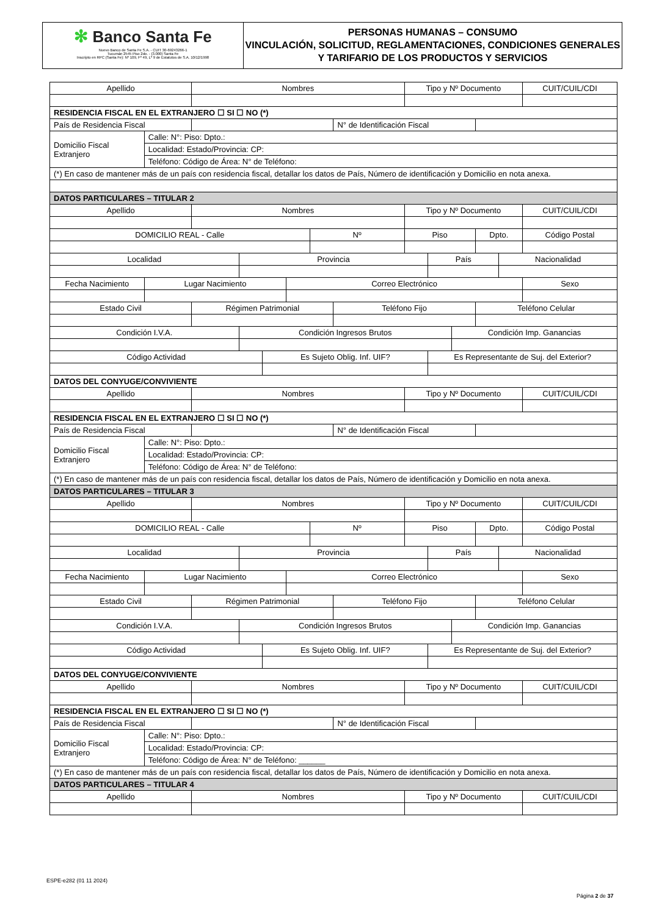✻ Banco Santa Fe
Nuevo Banco de Santa Fe S.A. - CUIT 30-69243266-1
Tucumán 2545 Piso 2do. - (3.000) Santa Fe
Inscripto en RPC (Santa Fe): Nº 109, Fº 49, Lº 9 de Estatutos de S.A. 10/12/1998
PERSONAS HUMANAS – CONSUMO
VINCULACIÓN, SOLICITUD, REGLAMENTACIONES, CONDICIONES GENERALES Y TARIFARIO DE LOS PRODUCTOS Y SERVICIOS
| Apellido | | Nombres | | | | | | Tipo y Nº Documento | | | | | CUIT/CUIL/CDI |
| RESIDENCIA FISCAL EN EL EXTRANJERO ☐ SI ☐ NO (*) | | | | | | | | | | | | | |
| País de Residencia Fiscal | | | | | | | N° de Identificación Fiscal | | | | | | |
| Domicilio Fiscal Extranjero | Calle: N°: Piso: Dpto.: | | | | | | | | | | | | |
| | Localidad: Estado/Provincia: CP: | | | | | | | | | | | | |
| | Teléfono: Código de Área: N° de Teléfono: | | | | | | | | | | | | |
| (*) En caso de mantener más de un país con residencia fiscal, detallar los datos de País, Número de identificación y Domicilio en nota anexa. | | | | | | | | | | | | | |
| DATOS PARTICULARES – TITULAR 2 | | | | | | | | | | | | | |
| Apellido | | Nombres | | | | | | Tipo y Nº Documento | | | | | CUIT/CUIL/CDI |
| DOMICILIO REAL - Calle | | | | | | Nº | | Piso | | | Dpto. | | Código Postal |
| Localidad | | | Provincia | | | | | | País | | | Nacionalidad | |
| Fecha Nacimiento | Lugar Nacimiento | | | | Correo Electrónico | | | | | | | | Sexo |
| Estado Civil | | Régimen Patrimonial | | | | | Teléfono Fijo | | | | Teléfono Celular | | |
| Condición I.V.A. | | | Condición Ingresos Brutos | | | | | | | Condición Imp. Ganancias | | | |
| Código Actividad | | | | Es Sujeto Oblig. Inf. UIF? | | | | | Es Representante de Suj. del Exterior? | | | | |
| DATOS DEL CONYUGE/CONVIVIENTE | | | | | | | | | | | | | |
| Apellido | | Nombres | | | | | | Tipo y Nº Documento | | | | | CUIT/CUIL/CDI |
| RESIDENCIA FISCAL EN EL EXTRANJERO ☐ SI ☐ NO (*) | | | | | | | | | | | | | |
| País de Residencia Fiscal | | | | | | | N° de Identificación Fiscal | | | | | | |
| Domicilio Fiscal Extranjero | Calle: N°: Piso: Dpto.: | | | | | | | | | | | | |
| | Localidad: Estado/Provincia: CP: | | | | | | | | | | | | |
| | Teléfono: Código de Área: N° de Teléfono: | | | | | | | | | | | | |
| (*) En caso de mantener más de un país con residencia fiscal, detallar los datos de País, Número de identificación y Domicilio en nota anexa. | | | | | | | | | | | | | |
| DATOS PARTICULARES – TITULAR 3 | | | | | | | | | | | | | |
| Apellido | | Nombres | | | | | | Tipo y Nº Documento | | | | | CUIT/CUIL/CDI |
| DOMICILIO REAL - Calle | | | | | | Nº | | Piso | | | Dpto. | | Código Postal |
| Localidad | | | Provincia | | | | | | País | | | Nacionalidad | |
| Fecha Nacimiento | Lugar Nacimiento | | | | Correo Electrónico | | | | | | | | Sexo |
| Estado Civil | | Régimen Patrimonial | | | | | Teléfono Fijo | | | | Teléfono Celular | | |
| Condición I.V.A. | | | Condición Ingresos Brutos | | | | | | | Condición Imp. Ganancias | | | |
| Código Actividad | | | | Es Sujeto Oblig. Inf. UIF? | | | | | Es Representante de Suj. del Exterior? | | | | |
| DATOS DEL CONYUGE/CONVIVIENTE | | | | | | | | | | | | | |
| Apellido | | Nombres | | | | | | Tipo y Nº Documento | | | | | CUIT/CUIL/CDI |
| RESIDENCIA FISCAL EN EL EXTRANJERO ☐ SI ☐ NO (*) | | | | | | | | | | | | | |
| País de Residencia Fiscal | | | | | | | N° de Identificación Fiscal | | | | | | |
| Domicilio Fiscal Extranjero | Calle: N°: Piso: Dpto.: | | | | | | | | | | | | |
| | Localidad: Estado/Provincia: CP: | | | | | | | | | | | | |
| | Teléfono: Código de Área: N° de Teléfono: ______ | | | | | | | | | | | | |
| (*) En caso de mantener más de un país con residencia fiscal, detallar los datos de País, Número de identificación y Domicilio en nota anexa. | | | | | | | | | | | | | |
| DATOS PARTICULARES – TITULAR 4 | | | | | | | | | | | | | |
| Apellido | | Nombres | | | | | | Tipo y Nº Documento | | | | | CUIT/CUIL/CDI |
ESPE-e282 (01 11 2024)
Página 2 de 37